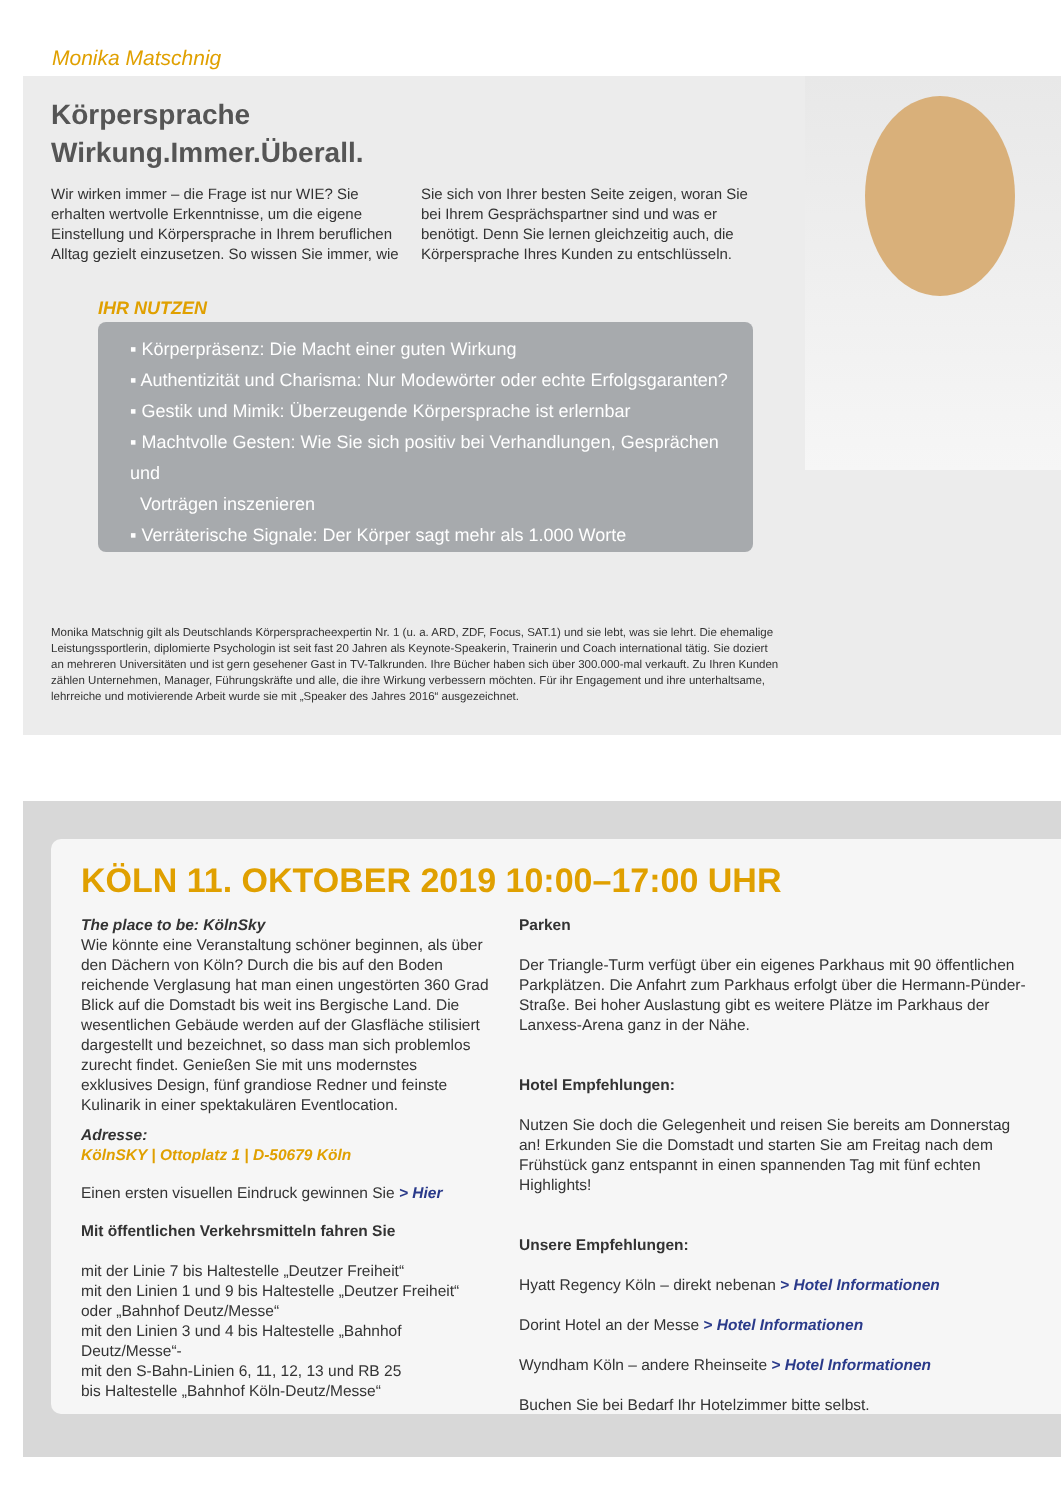Monika Matschnig
Körpersprache
Wirkung.Immer.Überall.
Wir wirken immer – die Frage ist nur WIE? Sie erhalten wertvolle Erkenntnisse, um die eigene Einstellung und Körpersprache in Ihrem beruflichen Alltag gezielt einzusetzen. So wissen Sie immer, wie Sie sich von Ihrer besten Seite zeigen, woran Sie bei Ihrem Gesprächspartner sind und was er benötigt. Denn Sie lernen gleichzeitig auch, die Körpersprache Ihres Kunden zu entschlüsseln.
IHR NUTZEN
▪ Körperpräsenz: Die Macht einer guten Wirkung
▪ Authentizität und Charisma: Nur Modewörter oder echte Erfolgsgaranten?
▪ Gestik und Mimik: Überzeugende Körpersprache ist erlernbar
▪ Machtvolle Gesten: Wie Sie sich positiv bei Verhandlungen, Gesprächen und
Vorträgen inszenieren
▪ Verräterische Signale: Der Körper sagt mehr als 1.000 Worte
Monika Matschnig gilt als Deutschlands Körperspracheexpertin Nr. 1 (u. a. ARD, ZDF, Focus, SAT.1) und sie lebt, was sie lehrt. Die ehemalige Leistungssportlerin, diplomierte Psychologin ist seit fast 20 Jahren als Keynote-Speakerin, Trainerin und Coach international tätig. Sie doziert an mehreren Universitäten und ist gern gesehener Gast in TV-Talkrunden. Ihre Bücher haben sich über 300.000-mal verkauft. Zu Ihren Kunden zählen Unternehmen, Manager, Führungskräfte und alle, die ihre Wirkung verbessern möchten. Für ihr Engagement und ihre unterhaltsame, lehrreiche und motivierende Arbeit wurde sie mit „Speaker des Jahres 2016“ ausgezeichnet.
KÖLN 11. OKTOBER 2019 10:00–17:00 UHR
The place to be: KölnSky
Wie könnte eine Veranstaltung schöner beginnen, als über den Dächern von Köln? Durch die bis auf den Boden reichende Verglasung hat man einen ungestörten 360 Grad Blick auf die Domstadt bis weit ins Bergische Land. Die wesentlichen Gebäude werden auf der Glasfläche stilisiert dargestellt und bezeichnet, so dass man sich problemlos zurecht findet. Genießen Sie mit uns modernstes exklusives Design, fünf grandiose Redner und feinste Kulinarik in einer spektakulären Eventlocation.
Adresse:
KölnSKY | Ottoplatz 1 | D-50679 Köln
Einen ersten visuellen Eindruck gewinnen Sie > Hier
Mit öffentlichen Verkehrsmitteln fahren Sie
mit der Linie 7 bis Haltestelle „Deutzer Freiheit“
mit den Linien 1 und 9 bis Haltestelle „Deutzer Freiheit“ oder „Bahnhof Deutz/Messe“
mit den Linien 3 und 4 bis Haltestelle „Bahnhof Deutz/Messe“-
mit den S-Bahn-Linien 6, 11, 12, 13 und RB 25
bis Haltestelle „Bahnhof Köln-Deutz/Messe“
Parken
Der Triangle-Turm verfügt über ein eigenes Parkhaus mit 90 öffentlichen Parkplätzen. Die Anfahrt zum Parkhaus erfolgt über die Hermann-Pünder-Straße. Bei hoher Auslastung gibt es weitere Plätze im Parkhaus der Lanxess-Arena ganz in der Nähe.
Hotel Empfehlungen:
Nutzen Sie doch die Gelegenheit und reisen Sie bereits am Donnerstag an! Erkunden Sie die Domstadt und starten Sie am Freitag nach dem Frühstück ganz entspannt in einen spannenden Tag mit fünf echten Highlights!
Unsere Empfehlungen:
Hyatt Regency Köln – direkt nebenan > Hotel Informationen
Dorint Hotel an der Messe > Hotel Informationen
Wyndham Köln – andere Rheinseite > Hotel Informationen
Buchen Sie bei Bedarf Ihr Hotelzimmer bitte selbst.